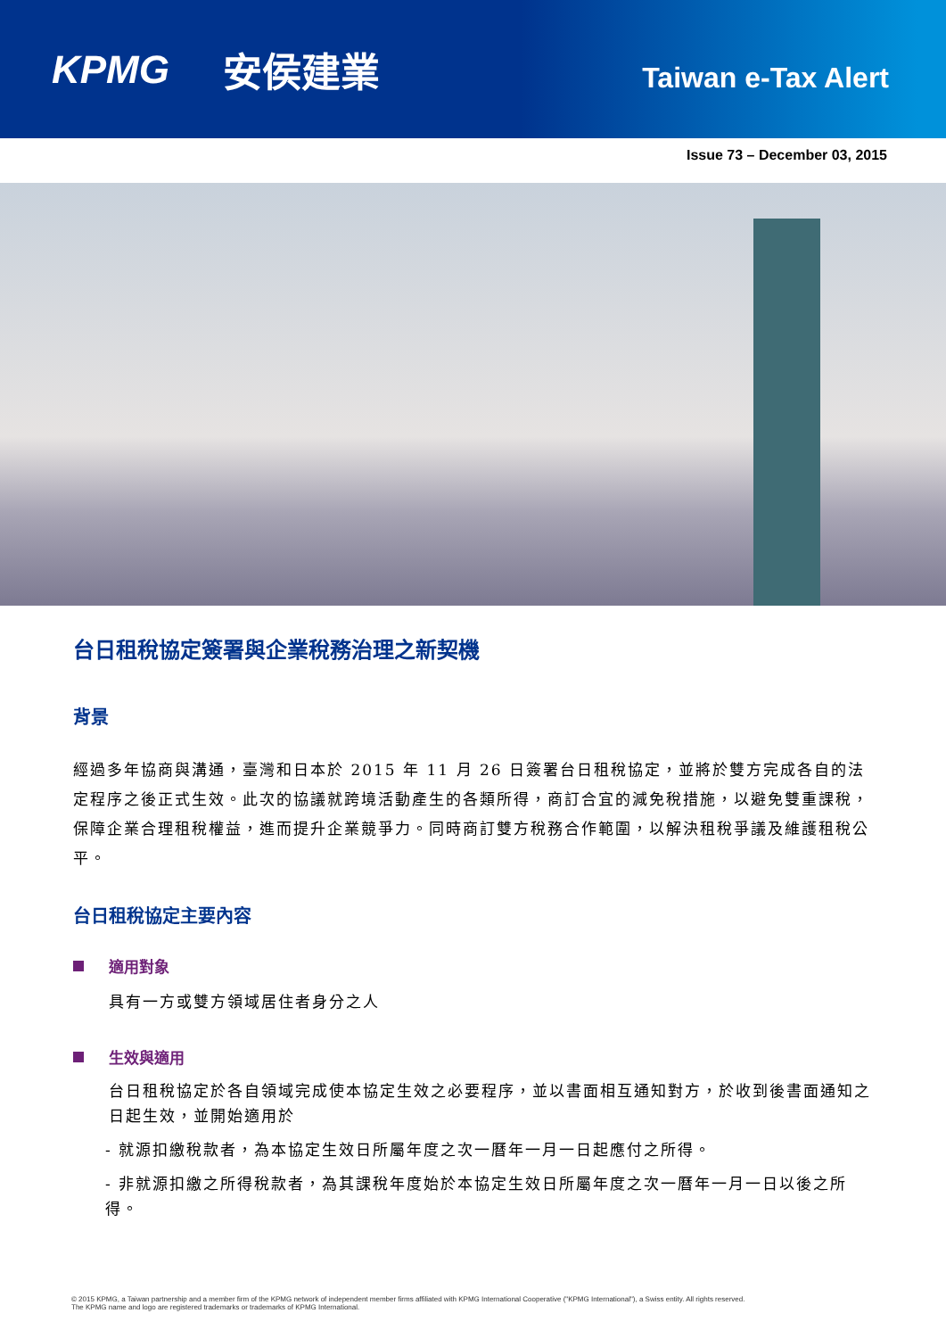KPMG 安侯建業 Taiwan e-Tax Alert
Issue 73 – December 03, 2015
台日租稅協定簽署與企業稅務治理之新契機
背景
經過多年協商與溝通，臺灣和日本於 2015 年 11 月 26 日簽署台日租稅協定，並將於雙方完成各自的法定程序之後正式生效。此次的協議就跨境活動產生的各類所得，商訂合宜的減免稅措施，以避免雙重課稅，保障企業合理租稅權益，進而提升企業競爭力。同時商訂雙方稅務合作範圍，以解決租稅爭議及維護租稅公平。
台日租稅協定主要內容
適用對象
具有一方或雙方領域居住者身分之人
生效與適用
台日租稅協定於各自領域完成使本協定生效之必要程序，並以書面相互通知對方，於收到後書面通知之日起生效，並開始適用於
- 就源扣繳稅款者，為本協定生效日所屬年度之次一曆年一月一日起應付之所得。
- 非就源扣繳之所得稅款者，為其課稅年度始於本協定生效日所屬年度之次一曆年一月一日以後之所得。
© 2015 KPMG, a Taiwan partnership and a member firm of the KPMG network of independent member firms affiliated with KPMG International Cooperative ("KPMG International"), a Swiss entity. All rights reserved.
The KPMG name and logo are registered trademarks or trademarks of KPMG International.